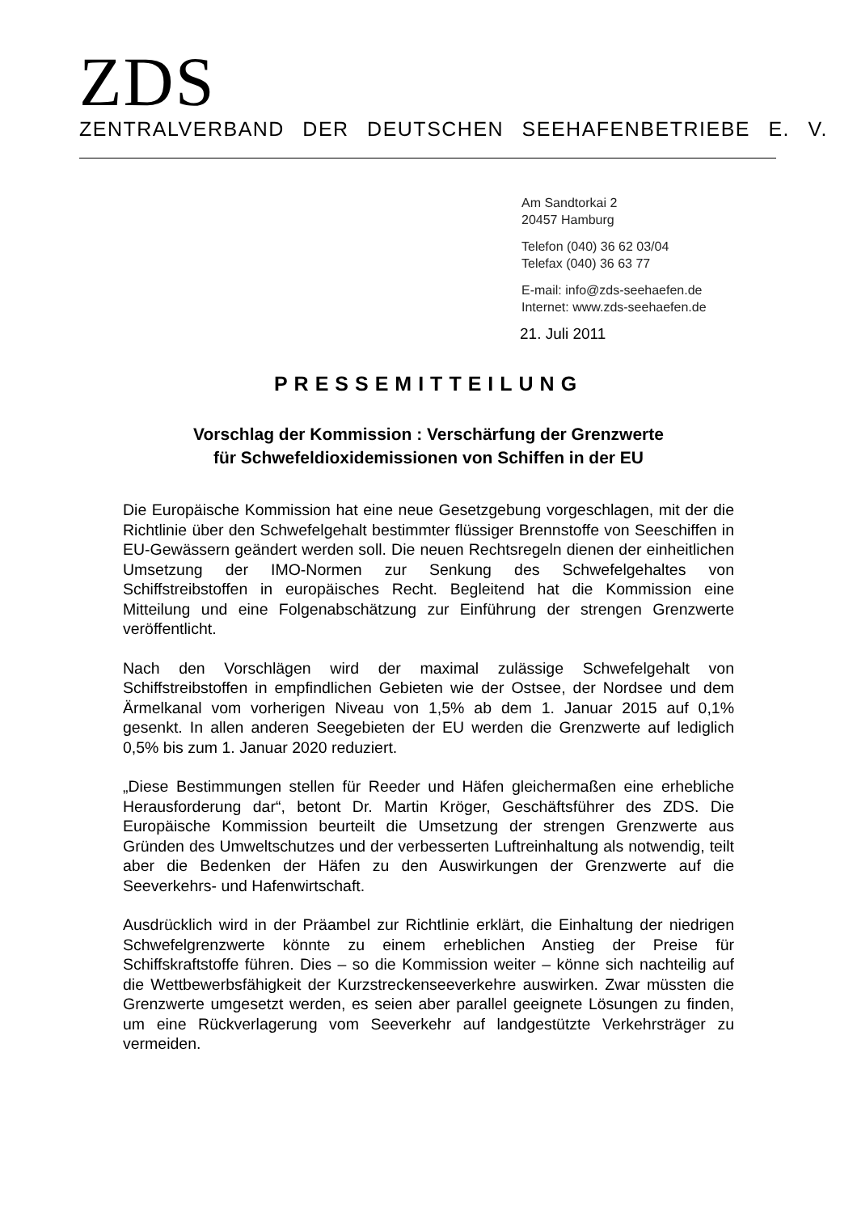ZDS
ZENTRALVERBAND DER DEUTSCHEN SEEHAFENBETRIEBE E. V.
Am Sandtorkai 2
20457 Hamburg
Telefon (040) 36 62 03/04
Telefax (040) 36 63 77
E-mail: info@zds-seehaefen.de
Internet: www.zds-seehaefen.de
21. Juli 2011
PRESSEMITTEILUNG
Vorschlag der Kommission : Verschärfung der Grenzwerte
für Schwefeldioxidemissionen von Schiffen in der EU
Die Europäische Kommission hat eine neue Gesetzgebung vorgeschlagen, mit der die Richtlinie über den Schwefelgehalt bestimmter flüssiger Brennstoffe von Seeschiffen in EU-Gewässern geändert werden soll. Die neuen Rechtsregeln dienen der einheitlichen Umsetzung der IMO-Normen zur Senkung des Schwefelgehaltes von Schiffstreibstoffen in europäisches Recht. Begleitend hat die Kommission eine Mitteilung und eine Folgenabschätzung zur Einführung der strengen Grenzwerte veröffentlicht.
Nach den Vorschlägen wird der maximal zulässige Schwefelgehalt von Schiffstreibstoffen in empfindlichen Gebieten wie der Ostsee, der Nordsee und dem Ärmelkanal vom vorherigen Niveau von 1,5% ab dem 1. Januar 2015 auf 0,1% gesenkt. In allen anderen Seegebieten der EU werden die Grenzwerte auf lediglich 0,5% bis zum 1. Januar 2020 reduziert.
„Diese Bestimmungen stellen für Reeder und Häfen gleichermaßen eine erhebliche Herausforderung dar“, betont Dr. Martin Kröger, Geschäftsführer des ZDS. Die Europäische Kommission beurteilt die Umsetzung der strengen Grenzwerte aus Gründen des Umweltschutzes und der verbesserten Luftreinhaltung als notwendig, teilt aber die Bedenken der Häfen zu den Auswirkungen der Grenzwerte auf die Seeverkehrs- und Hafenwirtschaft.
Ausdrücklich wird in der Präambel zur Richtlinie erklärt, die Einhaltung der niedrigen Schwefelgrenzwerte könnte zu einem erheblichen Anstieg der Preise für Schiffskraftstoffe führen. Dies – so die Kommission weiter – könne sich nachteilig auf die Wettbewerbsfähigkeit der Kurzstreckenseeverkehre auswirken. Zwar müssten die Grenzwerte umgesetzt werden, es seien aber parallel geeignete Lösungen zu finden, um eine Rückverlagerung vom Seeverkehr auf landgestützte Verkehrsträger zu vermeiden.